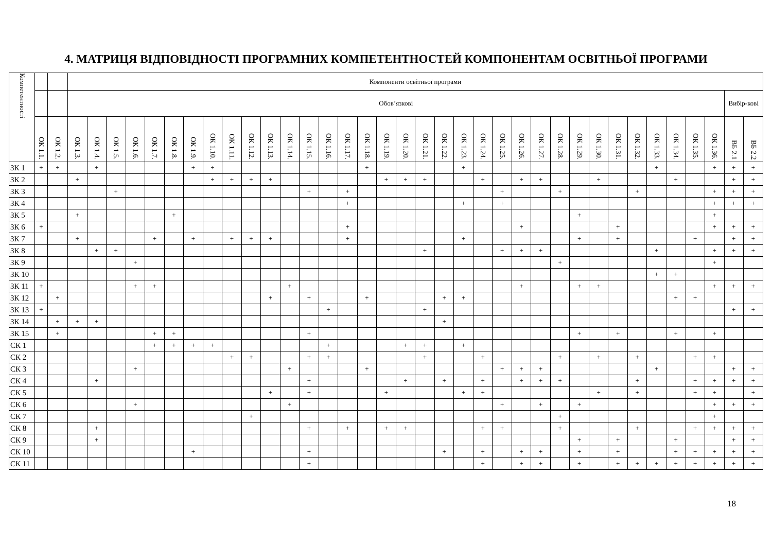4. МАТРИЦЯ ВІДПОВІДНОСТІ ПРОГРАМНИХ КОМПЕТЕНТНОСТЕЙ КОМПОНЕНТАМ ОСВІТНЬОЇ ПРОГРАМИ
| Компетентності | | | Компоненти освітньої програми | | | | | | | | | | | | | | | | | | | | | | | | | | | | | | | | | | | |
| --- | --- | --- | --- | --- | --- | --- | --- | --- | --- | --- | --- | --- | --- | --- | --- | --- | --- | --- | --- | --- | --- | --- | --- | --- | --- | --- | --- | --- | --- | --- | --- | --- | --- | --- | --- | --- | --- | --- |
| | | | Обов’язкові | | | | | | | | | | | | | | | | | | | | | | | | | | | | | | | | | | Вибір-кові | |
| | ОК 1.1. | ОК 1.2. | ОК 1.3. | ОК 1.4. | ОК 1.5. | ОК 1.6. | ОК 1.7. | ОК 1.8. | ОК 1.9. | ОК 1.10. | ОК 1.11. | ОК 1.12. | ОК 1.13. | ОК 1.14. | ОК 1.15. | ОК 1.16. | ОК 1.17. | ОК 1.18. | ОК 1.19. | ОК 1.20. | ОК 1.21. | ОК 1.22. | ОК 1.23. | ОК 1.24. | ОК 1.25. | ОК 1.26. | ОК 1.27. | ОК 1.28. | ОК 1.29. | ОК 1.30. | ОК 1.31. | ОК 1.32. | ОК 1.33. | ОК 1.34. | ОК 1.35. | ОК 1.36. | ВБ 2.1 | ВБ 2.2 |
| ЗК 1 | + | + | | + | | | | | + | + | | | | | | | | + | | | | | + | | | | | | | | | | + | | | + | + | + |
| ЗК 2 | | | + | | | | | | | + | + | + | + | | | | | | + | + | + | | | + | | + | + | | | + | | | | + | | | + | + |
| ЗК 3 | | | | | + | | | | | | | | | | + | | + | | | | | | | | + | | | + | | | | + | | | | + | + | + |
| ЗК 4 | | | | | | | | | | | | | | | | | + | | | | | | + | | + | | | | | | | | | | | + | + | + |
| ЗК 5 | | | + | | | | | + | | | | | | | | | | | | | | | | | | | | | + | | | | | | | + | | |
| ЗК 6 | + | | | | | | | | | | | | | | | | + | | | | | | | | | + | | | | | + | | | | | + | + | + |
| ЗК 7 | | | + | | | | + | | + | | + | + | + | | | | + | | | | | | + | | | | | | + | | + | | | | + | | + | + |
| ЗК 8 | | | | + | + | | | | | | | | | | | | | | | | + | | | | + | + | + | | | | | | + | | | + | + | + |
| ЗК 9 | | | | | | + | | | | | | | | | | | | | | | | | | | | | | + | | | | | | | | + | | |
| ЗК 10 | | | | | | | | | | | | | | | | | | | | | | | | | | | | | | | | | + | + | | | | |
| ЗК 11 | + | | | | | + | + | | | | | | | + | | | | | | | | | | | | + | | | + | + | | | | | | + | + | + |
| ЗК 12 | | + | | | | | | | | | | | + | | + | | | + | | | | + | + | | | | | | | | | | | + | + | | | |
| ЗК 13 | + | | | | | | | | | | | | | | | + | | | | | + | | | | | | | | | | | | | | | | + | + |
| ЗК 14 | | + | + | + | | | | | | | | | | | | | | | | | | + | | | | | | | | | | | | | | | | |
| ЗК 15 | | + | | | | | + | + | | | | | | | + | | | | | | | | | | | | | | + | | + | | | + | | + | | |
| СК 1 | | | | | | | + | + | + | + | | | | | | + | | | | + | + | | + | | | | | | | | | | | | | | | |
| СК 2 | | | | | | | | | | | + | + | | | + | + | | | | | + | | | + | | | | + | | + | | + | | | + | + | | |
| СК 3 | | | | | | + | | | | | | | | + | | | | + | | | | | | | + | + | + | | | | | | + | | | | + | + |
| СК 4 | | | | + | | | | | | | | | | | + | | | | | + | | + | | + | | + | + | + | | | | + | | | + | + | + | + |
| СК 5 | | | | | | | | | | | | | + | | + | | | | + | | | | + | + | | | | | | + | | + | | | + | + | | + |
| СК 6 | | | | | | + | | | | | | | | + | | | | | | | | | | | + | | + | | + | | | | | | | + | + | + |
| СК 7 | | | | | | | | | | | | + | | | | | | | | | | | | | | | | + | | | | | | | | + | | |
| СК 8 | | | | + | | | | | | | | | | | + | | + | | + | + | | | | + | + | | | + | | | | + | | | + | + | + | + |
| СК 9 | | | | + | | | | | | | | | | | | | | | | | | | | | | | | | + | | + | | | + | | | + | + |
| СК 10 | | | | | | | | | + | | | | | | + | | | | | | | + | | + | | + | + | | + | | + | | | + | + | + | + | + |
| СК 11 | | | | | | | | | | | | | | | + | | | | | | | | | + | | + | + | | + | | + | + | + | + | + | + | + | + |
18